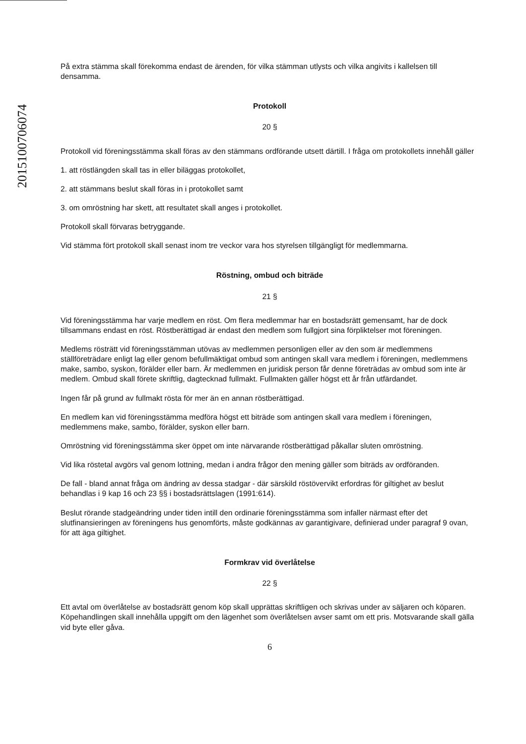201510070607​4
På extra stämma skall förekomma endast de ärenden, för vilka stämman utlysts och vilka angivits i kallelsen till densamma.
Protokoll
20 §
Protokoll vid föreningsstämma skall föras av den stämmans ordförande utsett därtill. I fråga om protokollets innehåll gäller
1. att röstlängden skall tas in eller biläggas protokollet,
2. att stämmans beslut skall föras in i protokollet samt
3. om omröstning har skett, att resultatet skall anges i protokollet.
Protokoll skall förvaras betryggande.
Vid stämma fört protokoll skall senast inom tre veckor vara hos styrelsen tillgängligt för medlemmarna.
Röstning, ombud och biträde
21 §
Vid föreningsstämma har varje medlem en röst. Om flera medlemmar har en bostadsrätt gemensamt, har de dock tillsammans endast en röst. Röstberättigad är endast den medlem som fullgjort sina förpliktelser mot föreningen.
Medlems rösträtt vid föreningsstämman utövas av medlemmen personligen eller av den som är medlemmens ställföreträdare enligt lag eller genom befullmäktigat ombud som antingen skall vara medlem i föreningen, medlemmens make, sambo, syskon, förälder eller barn. Är medlemmen en juridisk person får denne företrädas av ombud som inte är medlem. Ombud skall förete skriftlig, dagtecknad fullmakt. Fullmakten gäller högst ett år från utfärdandet.
Ingen får på grund av fullmakt rösta för mer än en annan röstberättigad.
En medlem kan vid föreningsstämma medföra högst ett biträde som antingen skall vara medlem i föreningen, medlemmens make, sambo, förälder, syskon eller barn.
Omröstning vid föreningsstämma sker öppet om inte närvarande röstberättigad påkallar sluten omröstning.
Vid lika röstetal avgörs val genom lottning, medan i andra frågor den mening gäller som biträds av ordföranden.
De fall - bland annat fråga om ändring av dessa stadgar - där särskild röstövervikt erfordras för giltighet av beslut behandlas i 9 kap 16 och 23 §§ i bostadsrättslagen (1991:614).
Beslut rörande stadgeändring under tiden intill den ordinarie föreningsstämma som infaller närmast efter det slutfinansieringen av föreningens hus genomförts, måste godkännas av garantigivare, definierad under paragraf 9 ovan, för att äga giltighet.
Formkrav vid överlåtelse
22 §
Ett avtal om överlåtelse av bostadsrätt genom köp skall upprättas skriftligen och skrivas under av säljaren och köparen. Köpehandlingen skall innehålla uppgift om den lägenhet som överlåtelsen avser samt om ett pris. Motsvarande skall gälla vid byte eller gåva.
6